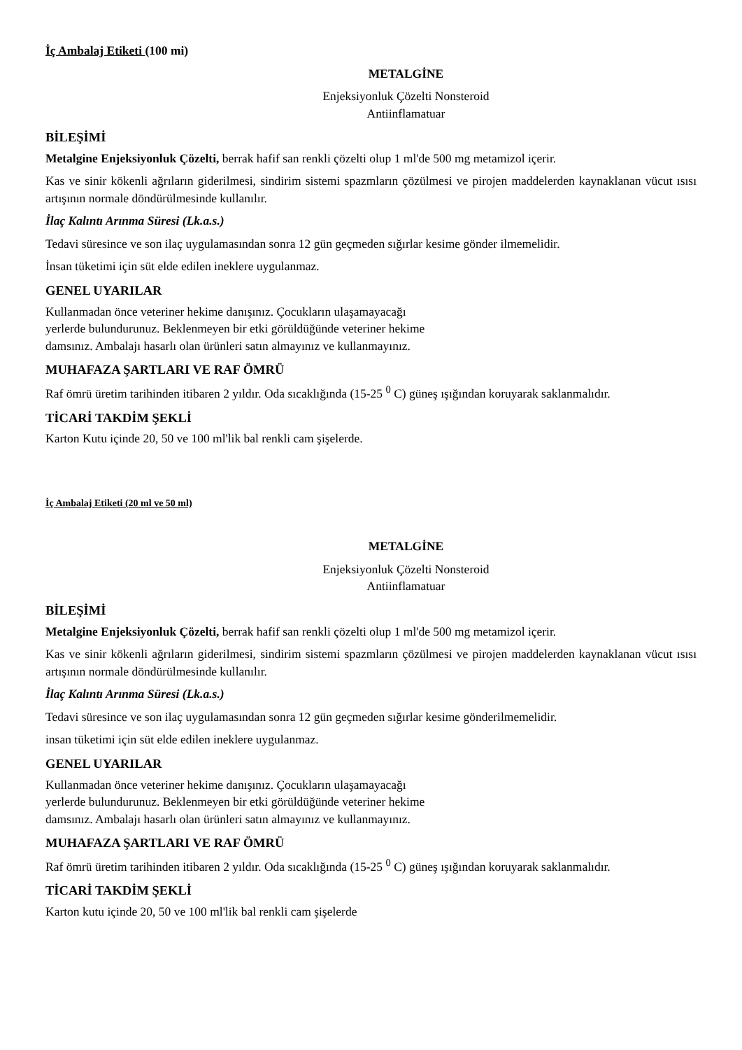İç Ambalaj Etiketi (100 mi)
METALGİNE
Enjeksiyonluk Çözelti Nonsteroid
Antiinflamatuar
BİLEŞİMİ
Metalgine Enjeksiyonluk Çözelti, berrak hafif san renkli çözelti olup 1 ml'de 500 mg metamizol içerir.
Kas ve sinir kökenli ağrıların giderilmesi, sindirim sistemi spazmların çözülmesi ve pirojen maddelerden kaynaklanan vücut ısısı artışının normale döndürülmesinde kullanılır.
İlaç Kalıntı Arınma Süresi (Lk.a.s.)
Tedavi süresince ve son ilaç uygulamasından sonra 12 gün geçmeden sığırlar kesime gönder ilmemelidir.
İnsan tüketimi için süt elde edilen ineklere uygulanmaz.
GENEL UYARILAR
Kullanmadan önce veteriner hekime danışınız. Çocukların ulaşamayacağı
yerlerde bulundurunuz. Beklenmeyen bir etki görüldüğünde veteriner hekime
damsınız. Ambalajı hasarlı olan ürünleri satın almayınız ve kullanmayınız.
MUHAFAZA ŞARTLARI VE RAF ÖMRÜ
Raf ömrü üretim tarihinden itibaren 2 yıldır. Oda sıcaklığında (15-25 <sup>0</sup> C) güneş ışığından koruyarak saklanmalıdır.
TİCARİ TAKDİM ŞEKLİ
Karton Kutu içinde 20, 50 ve 100 ml'lik bal renkli cam şişelerde.
İç Ambalaj Etiketi (20 ml ve 50 ml)
METALGİNE
Enjeksiyonluk Çözelti Nonsteroid
Antiinflamatuar
BİLEŞİMİ
Metalgine Enjeksiyonluk Çözelti, berrak hafif san renkli çözelti olup 1 ml'de 500 mg metamizol içerir.
Kas ve sinir kökenli ağrıların giderilmesi, sindirim sistemi spazmların çözülmesi ve pirojen maddelerden kaynaklanan vücut ısısı artışının normale döndürülmesinde kullanılır.
İlaç Kalıntı Arınma Süresi (Lk.a.s.)
Tedavi süresince ve son ilaç uygulamasından sonra 12 gün geçmeden sığırlar kesime gönderilmemelidir.
insan tüketimi için süt elde edilen ineklere uygulanmaz.
GENEL UYARILAR
Kullanmadan önce veteriner hekime danışınız. Çocukların ulaşamayacağı
yerlerde bulundurunuz. Beklenmeyen bir etki görüldüğünde veteriner hekime
damsınız. Ambalajı hasarlı olan ürünleri satın almayınız ve kullanmayınız.
MUHAFAZA ŞARTLARI VE RAF ÖMRÜ
Raf ömrü üretim tarihinden itibaren 2 yıldır. Oda sıcaklığında (15-25 <sup>0</sup> C) güneş ışığından koruyarak saklanmalıdır.
TİCARİ TAKDİM ŞEKLİ
Karton kutu içinde 20, 50 ve 100 ml'lik bal renkli cam şişelerde